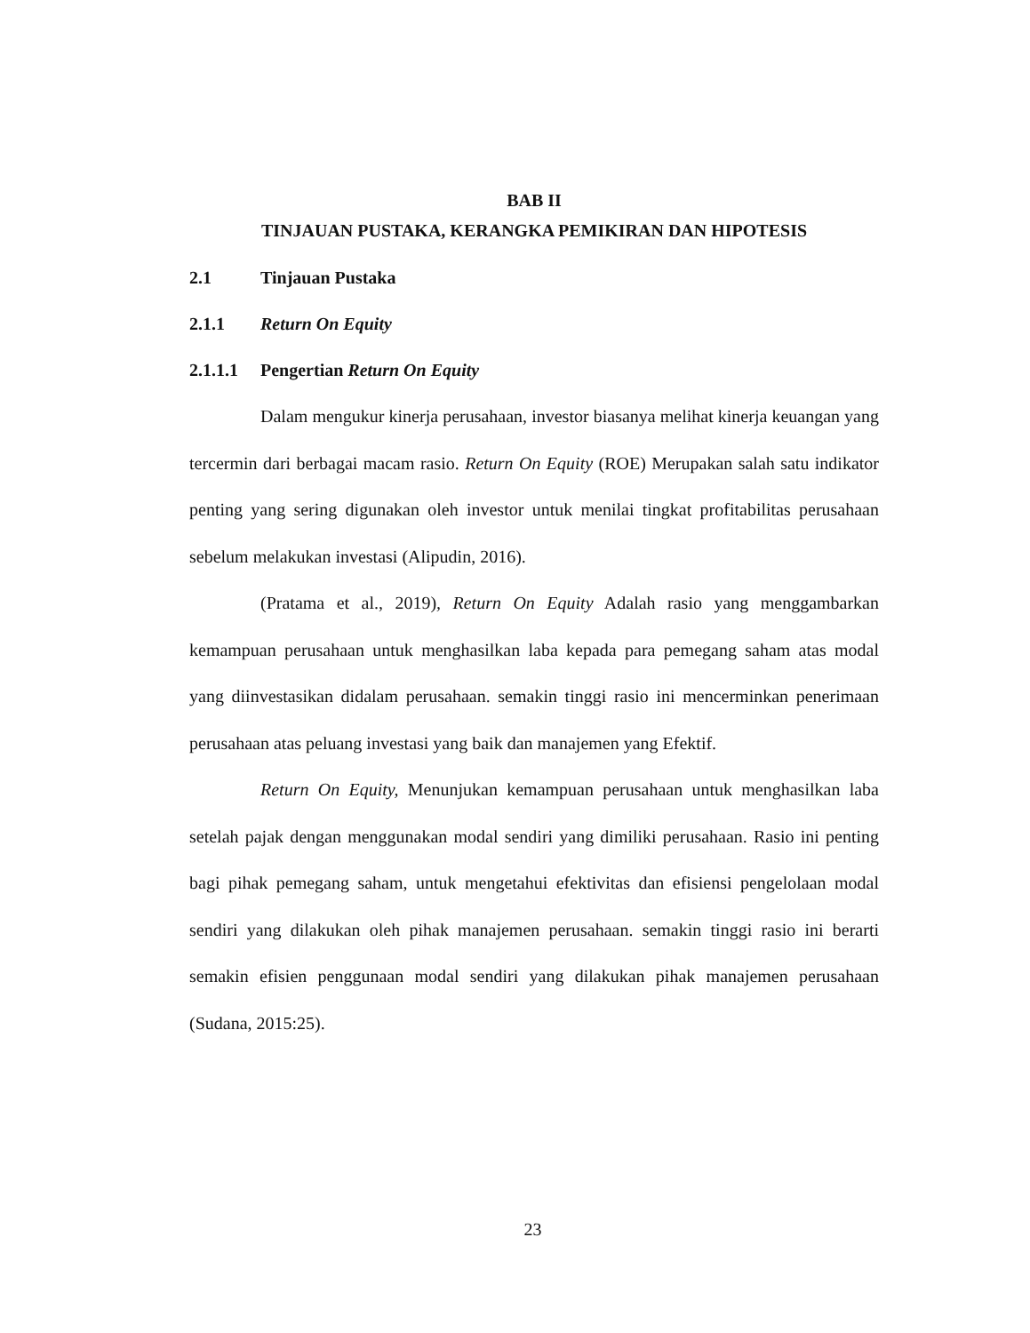BAB II
TINJAUAN PUSTAKA, KERANGKA PEMIKIRAN DAN HIPOTESIS
2.1 Tinjauan Pustaka
2.1.1 Return On Equity
2.1.1.1 Pengertian Return On Equity
Dalam mengukur kinerja perusahaan, investor biasanya melihat kinerja keuangan yang tercermin dari berbagai macam rasio. Return On Equity (ROE) Merupakan salah satu indikator penting yang sering digunakan oleh investor untuk menilai tingkat profitabilitas perusahaan sebelum melakukan investasi (Alipudin, 2016).
(Pratama et al., 2019), Return On Equity Adalah rasio yang menggambarkan kemampuan perusahaan untuk menghasilkan laba kepada para pemegang saham atas modal yang diinvestasikan didalam perusahaan. semakin tinggi rasio ini mencerminkan penerimaan perusahaan atas peluang investasi yang baik dan manajemen yang Efektif.
Return On Equity, Menunjukan kemampuan perusahaan untuk menghasilkan laba setelah pajak dengan menggunakan modal sendiri yang dimiliki perusahaan. Rasio ini penting bagi pihak pemegang saham, untuk mengetahui efektivitas dan efisiensi pengelolaan modal sendiri yang dilakukan oleh pihak manajemen perusahaan. semakin tinggi rasio ini berarti semakin efisien penggunaan modal sendiri yang dilakukan pihak manajemen perusahaan (Sudana, 2015:25).
23